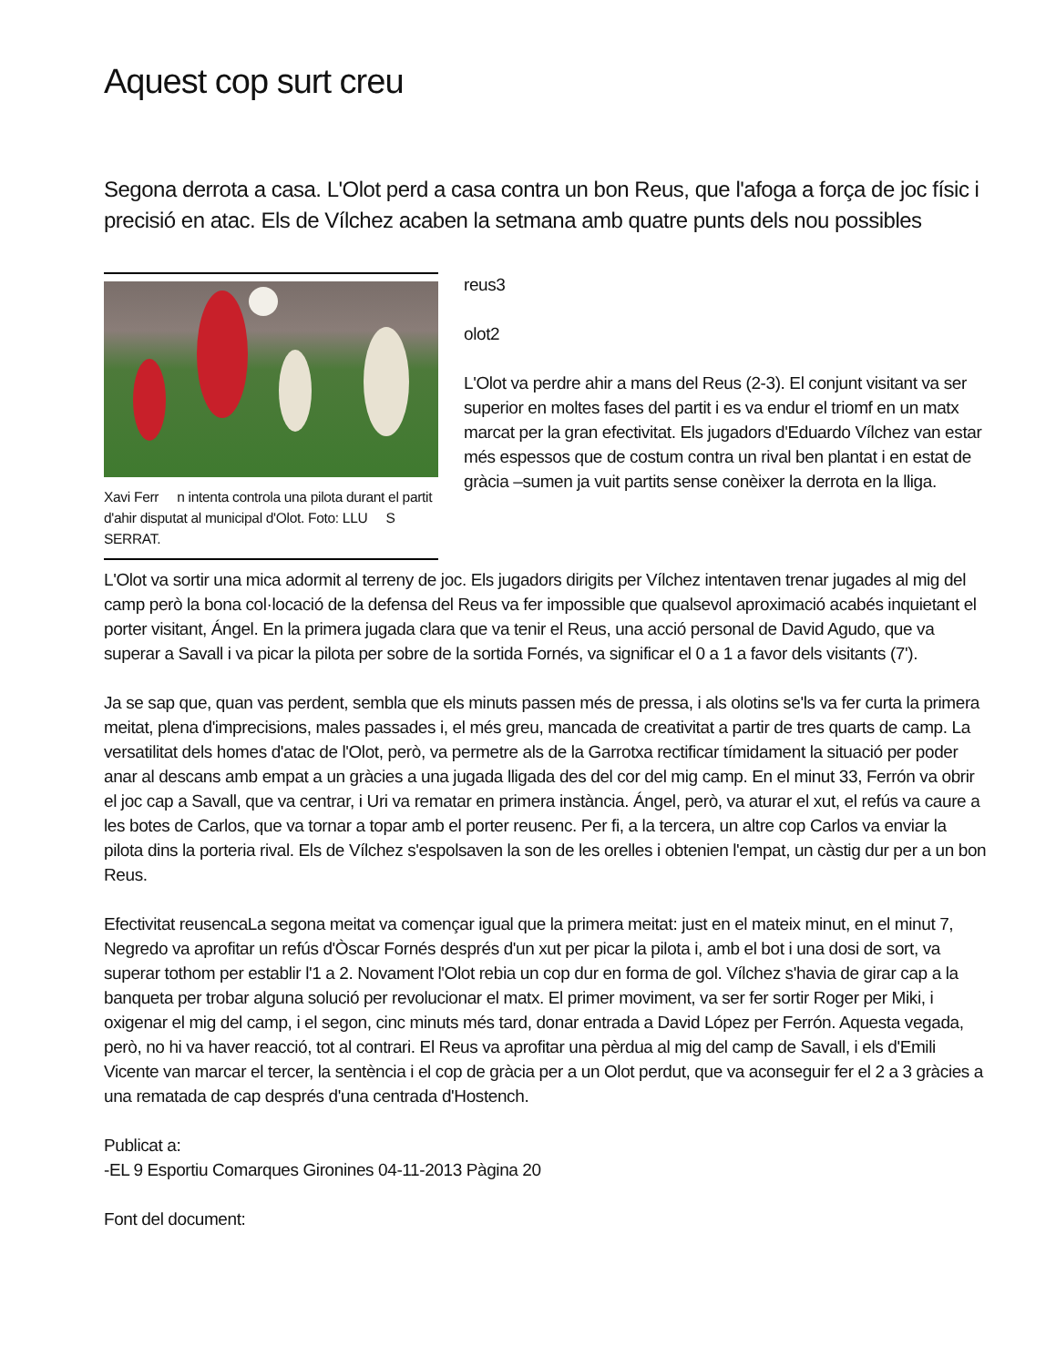Aquest cop surt creu
Segona derrota a casa. L'Olot perd a casa contra un bon Reus, que l'afoga a força de joc físic i precisió en atac. Els de Vílchez acaben la setmana amb quatre punts dels nou possibles
Xavi Ferr n intenta controla una pilota durant el partit d'ahir disputat al municipal d'Olot. Foto: LLU S SERRAT.
reus3
olot2
L'Olot va perdre ahir a mans del Reus (2-3). El conjunt visitant va ser superior en moltes fases del partit i es va endur el triomf en un matx marcat per la gran efectivitat. Els jugadors d'Eduardo Vílchez van estar més espessos que de costum contra un rival ben plantat i en estat de gràcia –sumen ja vuit partits sense conèixer la derrota en la lliga.
L'Olot va sortir una mica adormit al terreny de joc. Els jugadors dirigits per Vílchez intentaven trenar jugades al mig del camp però la bona col·locació de la defensa del Reus va fer impossible que qualsevol aproximació acabés inquietant el porter visitant, Ángel. En la primera jugada clara que va tenir el Reus, una acció personal de David Agudo, que va superar a Savall i va picar la pilota per sobre de la sortida Fornés, va significar el 0 a 1 a favor dels visitants (7').
Ja se sap que, quan vas perdent, sembla que els minuts passen més de pressa, i als olotins se'ls va fer curta la primera meitat, plena d'imprecisions, males passades i, el més greu, mancada de creativitat a partir de tres quarts de camp. La versatilitat dels homes d'atac de l'Olot, però, va permetre als de la Garrotxa rectificar tímidament la situació per poder anar al descans amb empat a un gràcies a una jugada lligada des del cor del mig camp. En el minut 33, Ferrón va obrir el joc cap a Savall, que va centrar, i Uri va rematar en primera instància. Ángel, però, va aturar el xut, el refús va caure a les botes de Carlos, que va tornar a topar amb el porter reusenc. Per fi, a la tercera, un altre cop Carlos va enviar la pilota dins la porteria rival. Els de Vílchez s'espolsaven la son de les orelles i obtenien l'empat, un càstig dur per a un bon Reus.
Efectivitat reusencaLa segona meitat va començar igual que la primera meitat: just en el mateix minut, en el minut 7, Negredo va aprofitar un refús d'Òscar Fornés després d'un xut per picar la pilota i, amb el bot i una dosi de sort, va superar tothom per establir l'1 a 2. Novament l'Olot rebia un cop dur en forma de gol. Vílchez s'havia de girar cap a la banqueta per trobar alguna solució per revolucionar el matx. El primer moviment, va ser fer sortir Roger per Miki, i oxigenar el mig del camp, i el segon, cinc minuts més tard, donar entrada a David López per Ferrón. Aquesta vegada, però, no hi va haver reacció, tot al contrari. El Reus va aprofitar una pèrdua al mig del camp de Savall, i els d'Emili Vicente van marcar el tercer, la sentència i el cop de gràcia per a un Olot perdut, que va aconseguir fer el 2 a 3 gràcies a una rematada de cap després d'una centrada d'Hostench.
Publicat a:
-EL 9 Esportiu Comarques Gironines 04-11-2013 Pàgina 20
Font del document: